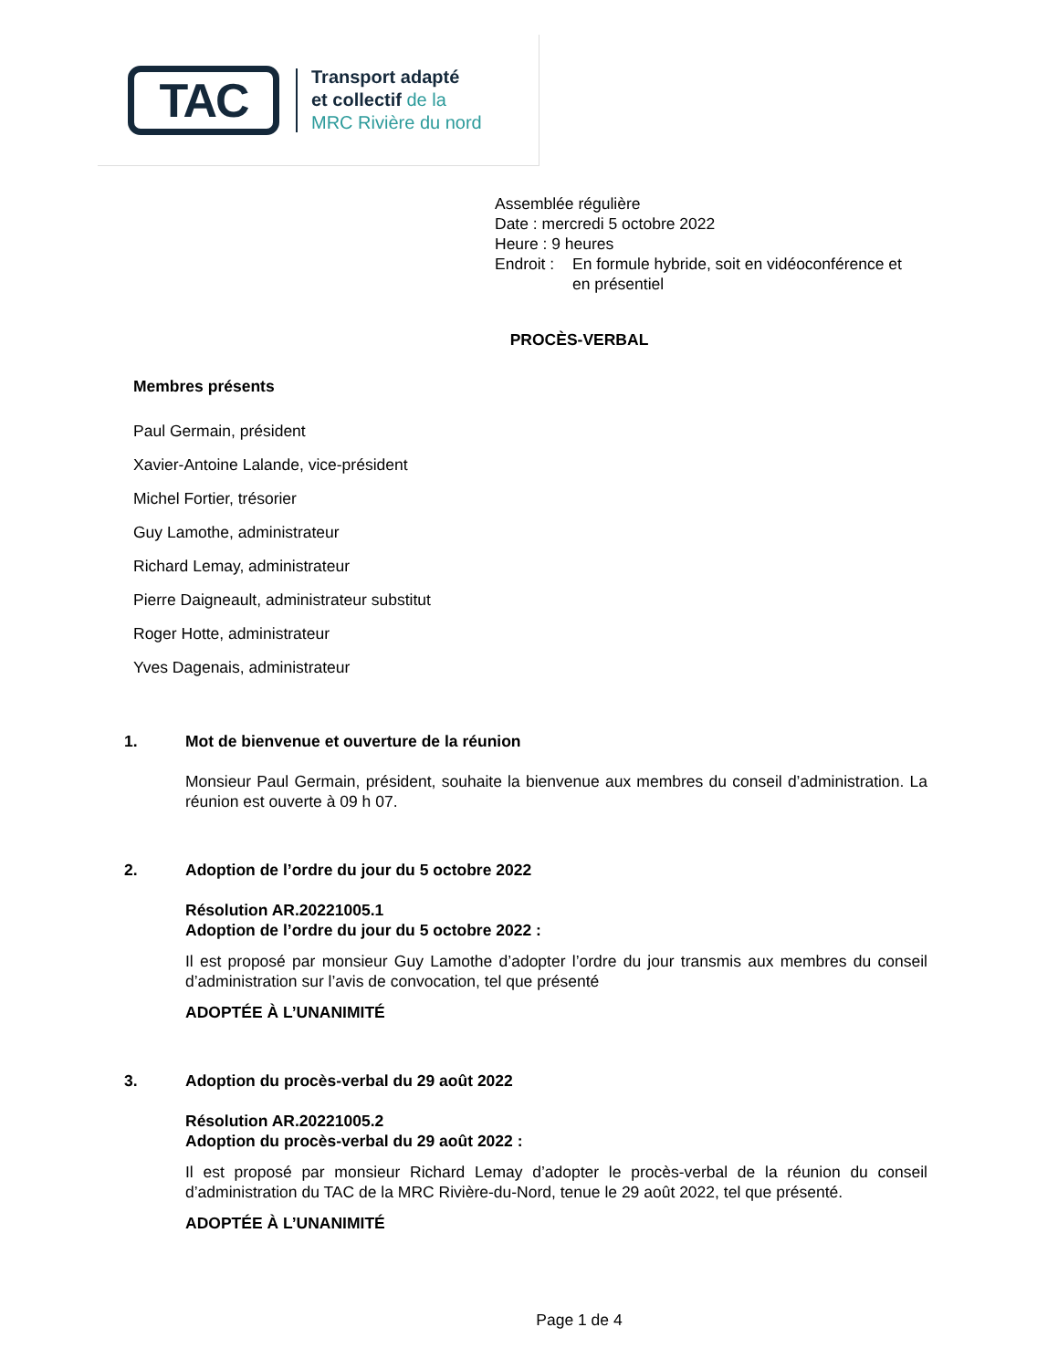TAC
Transport adapté
et collectif de la
MRC Rivière du nord
Assemblée régulière
Date : mercredi 5 octobre 2022
Heure : 9 heures
Endroit : En formule hybride, soit en vidéoconférence et
en présentiel
PROCÈS-VERBAL
Membres présents
Paul Germain, président
Xavier-Antoine Lalande, vice-président
Michel Fortier, trésorier
Guy Lamothe, administrateur
Richard Lemay, administrateur
Pierre Daigneault, administrateur substitut
Roger Hotte, administrateur
Yves Dagenais, administrateur
1. Mot de bienvenue et ouverture de la réunion
Monsieur Paul Germain, président, souhaite la bienvenue aux membres du conseil d’administration. La réunion est ouverte à 09 h 07.
2. Adoption de l’ordre du jour du 5 octobre 2022
Résolution AR.20221005.1
Adoption de l’ordre du jour du 5 octobre 2022 :
Il est proposé par monsieur Guy Lamothe d’adopter l’ordre du jour transmis aux membres du conseil d’administration sur l’avis de convocation, tel que présenté
ADOPTÉE À L’UNANIMITÉ
3. Adoption du procès-verbal du 29 août 2022
Résolution AR.20221005.2
Adoption du procès-verbal du 29 août 2022 :
Il est proposé par monsieur Richard Lemay d’adopter le procès-verbal de la réunion du conseil d’administration du TAC de la MRC Rivière-du-Nord, tenue le 29 août 2022, tel que présenté.
ADOPTÉE À L’UNANIMITÉ
Page 1 de 4